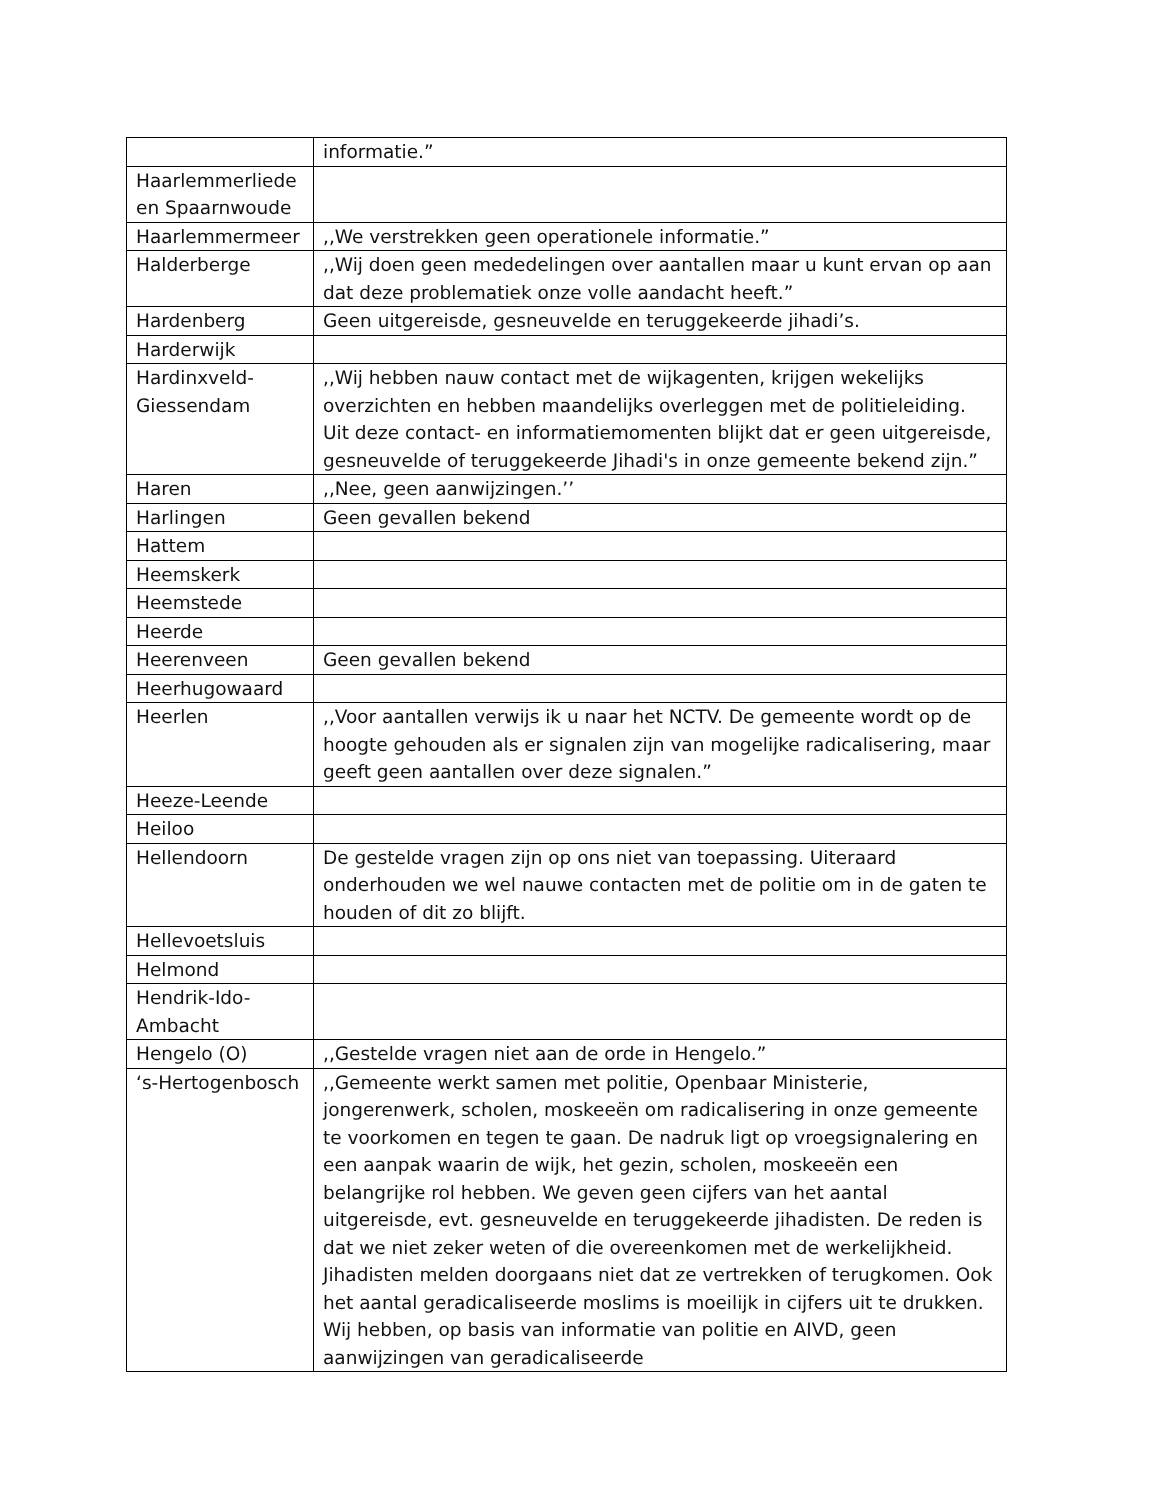| | informatie.” |
| Haarlemmerliede en Spaarnwoude | |
| Haarlemmermeer | ,,We verstrekken geen operationele informatie.” |
| Halderberge | ,,Wij doen geen mededelingen over aantallen maar u kunt ervan op aan dat deze problematiek onze volle aandacht heeft.” |
| Hardenberg | Geen uitgereisde, gesneuvelde en teruggekeerde jihadi’s. |
| Harderwijk | |
| Hardinxveld-Giessendam | ,,Wij hebben nauw contact met de wijkagenten, krijgen wekelijks overzichten en hebben maandelijks overleggen met de politieleiding. Uit deze contact- en informatiemomenten blijkt dat er geen uitgereisde, gesneuvelde of teruggekeerde Jihadi's in onze gemeente bekend zijn.” |
| Haren | ,,Nee, geen aanwijzingen.’’ |
| Harlingen | Geen gevallen bekend |
| Hattem | |
| Heemskerk | |
| Heemstede | |
| Heerde | |
| Heerenveen | Geen gevallen bekend |
| Heerhugowaard | |
| Heerlen | ,,Voor aantallen verwijs ik u naar het NCTV. De gemeente wordt op de hoogte gehouden als er signalen zijn van mogelijke radicalisering, maar geeft geen aantallen over deze signalen.” |
| Heeze-Leende | |
| Heiloo | |
| Hellendoorn | De gestelde vragen zijn op ons niet van toepassing. Uiteraard onderhouden we wel nauwe contacten met de politie om in de gaten te houden of dit zo blijft. |
| Hellevoetsluis | |
| Helmond | |
| Hendrik-Ido-Ambacht | |
| Hengelo (O) | ,,Gestelde vragen niet aan de orde in Hengelo.” |
| ‘s-Hertogenbosch | ,,Gemeente werkt samen met politie, Openbaar Ministerie, jongerenwerk, scholen, moskeeën om radicalisering in onze gemeente te voorkomen en tegen te gaan. De nadruk ligt op vroegsignalering en een aanpak waarin de wijk, het gezin, scholen, moskeeën een belangrijke rol hebben. We geven geen cijfers van het aantal uitgereisde, evt. gesneuvelde en teruggekeerde jihadisten. De reden is dat we niet zeker weten of die overeenkomen met de werkelijkheid. Jihadisten melden doorgaans niet dat ze vertrekken of terugkomen. Ook het aantal geradicaliseerde moslims is moeilijk in cijfers uit te drukken. Wij hebben, op basis van informatie van politie en AIVD, geen aanwijzingen van geradicaliseerde |